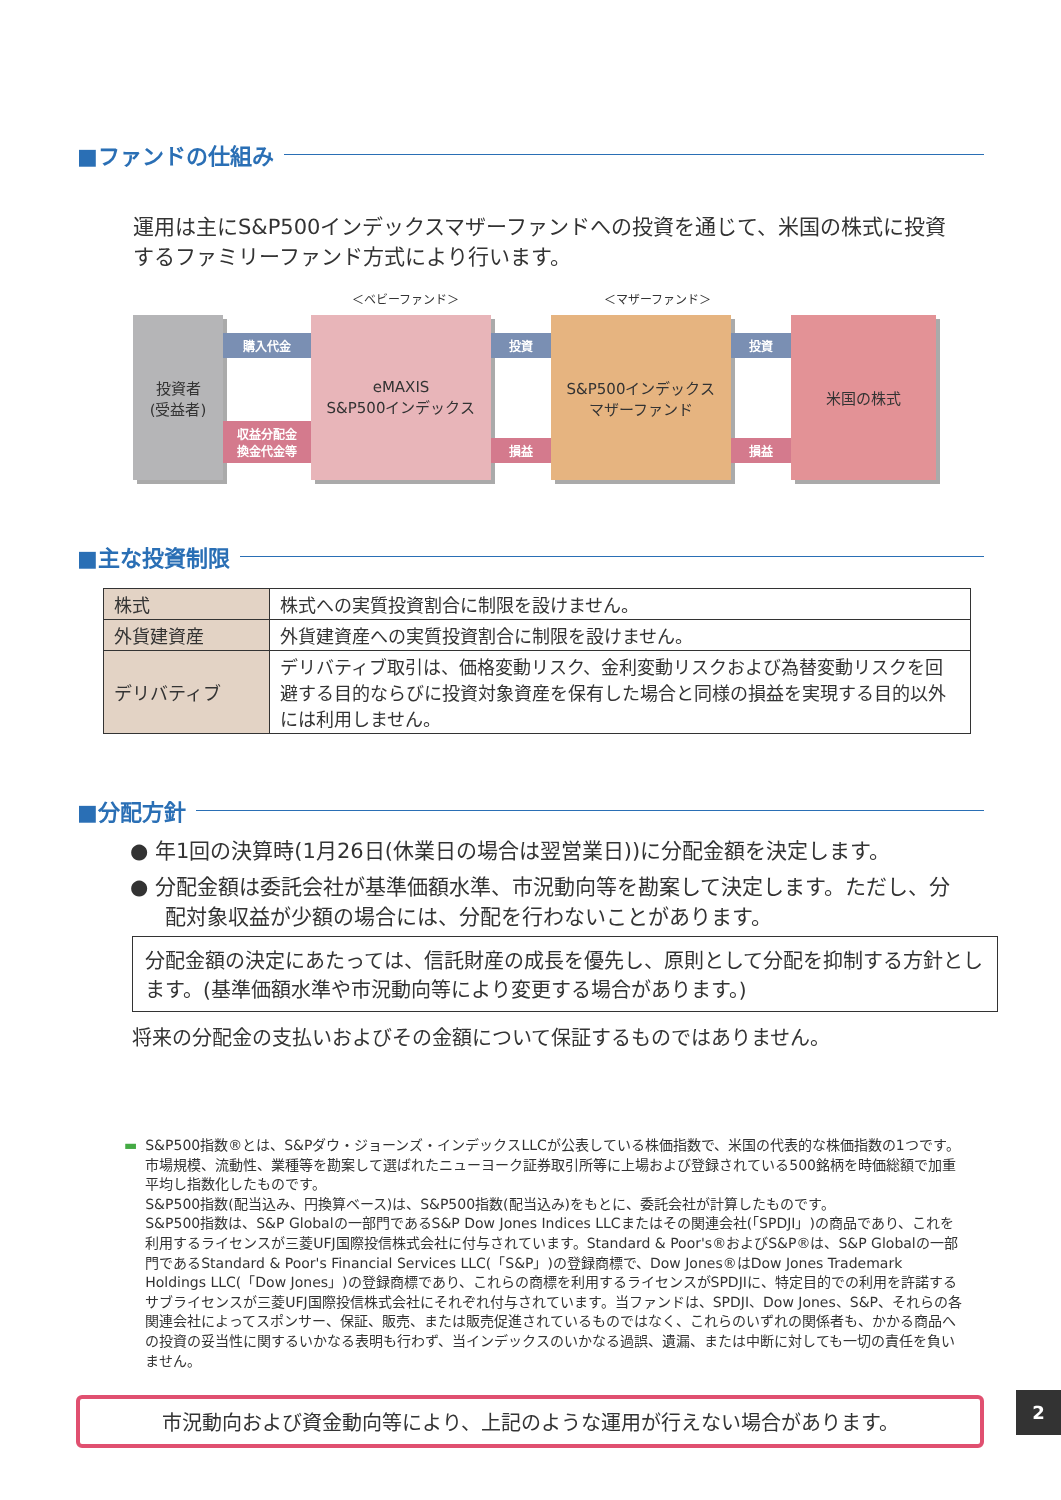■ファンドの仕組み
運用は主にS&P500インデックスマザーファンドへの投資を通じて、米国の株式に投資するファミリーファンド方式により行います。
＜ベビーファンド＞ ＜マザーファンド＞
投資者
(受益者)
購入代金
収益分配金
換金代金等
eMAXIS
S&P500インデックス
投資
損益
S&P500インデックス
マザーファンド
投資
損益
米国の株式
■主な投資制限
| 株式 | 株式への実質投資割合に制限を設けません。 |
| 外貨建資産 | 外貨建資産への実質投資割合に制限を設けません。 |
| デリバティブ | デリバティブ取引は、価格変動リスク、金利変動リスクおよび為替変動リスクを回避する目的ならびに投資対象資産を保有した場合と同様の損益を実現する目的以外には利用しません。 |
■分配方針
● 年1回の決算時(1月26日(休業日の場合は翌営業日))に分配金額を決定します。
● 分配金額は委託会社が基準価額水準、市況動向等を勘案して決定します。ただし、分配対象収益が少額の場合には、分配を行わないことがあります。
分配金額の決定にあたっては、信託財産の成長を優先し、原則として分配を抑制する方針とします。(基準価額水準や市況動向等により変更する場合があります。)
将来の分配金の支払いおよびその金額について保証するものではありません。
▬ S&P500指数®とは、S&Pダウ・ジョーンズ・インデックスLLCが公表している株価指数で、米国の代表的な株価指数の1つです。市場規模、流動性、業種等を勘案して選ばれたニューヨーク証券取引所等に上場および登録されている500銘柄を時価総額で加重平均し指数化したものです。
S&P500指数(配当込み、円換算ベース)は、S&P500指数(配当込み)をもとに、委託会社が計算したものです。
S&P500指数は、S&P Globalの一部門であるS&P Dow Jones Indices LLCまたはその関連会社(「SPDJI」)の商品であり、これを利用するライセンスが三菱UFJ国際投信株式会社に付与されています。Standard & Poor's®およびS&P®は、S&P Globalの一部門であるStandard & Poor's Financial Services LLC(「S&P」)の登録商標で、Dow Jones®はDow Jones Trademark Holdings LLC(「Dow Jones」)の登録商標であり、これらの商標を利用するライセンスがSPDJIに、特定目的での利用を許諾するサブライセンスが三菱UFJ国際投信株式会社にそれぞれ付与されています。当ファンドは、SPDJI、Dow Jones、S&P、それらの各関連会社によってスポンサー、保証、販売、または販売促進されているものではなく、これらのいずれの関係者も、かかる商品への投資の妥当性に関するいかなる表明も行わず、当インデックスのいかなる過誤、遺漏、または中断に対しても一切の責任を負いません。
2
市況動向および資金動向等により、上記のような運用が行えない場合があります。